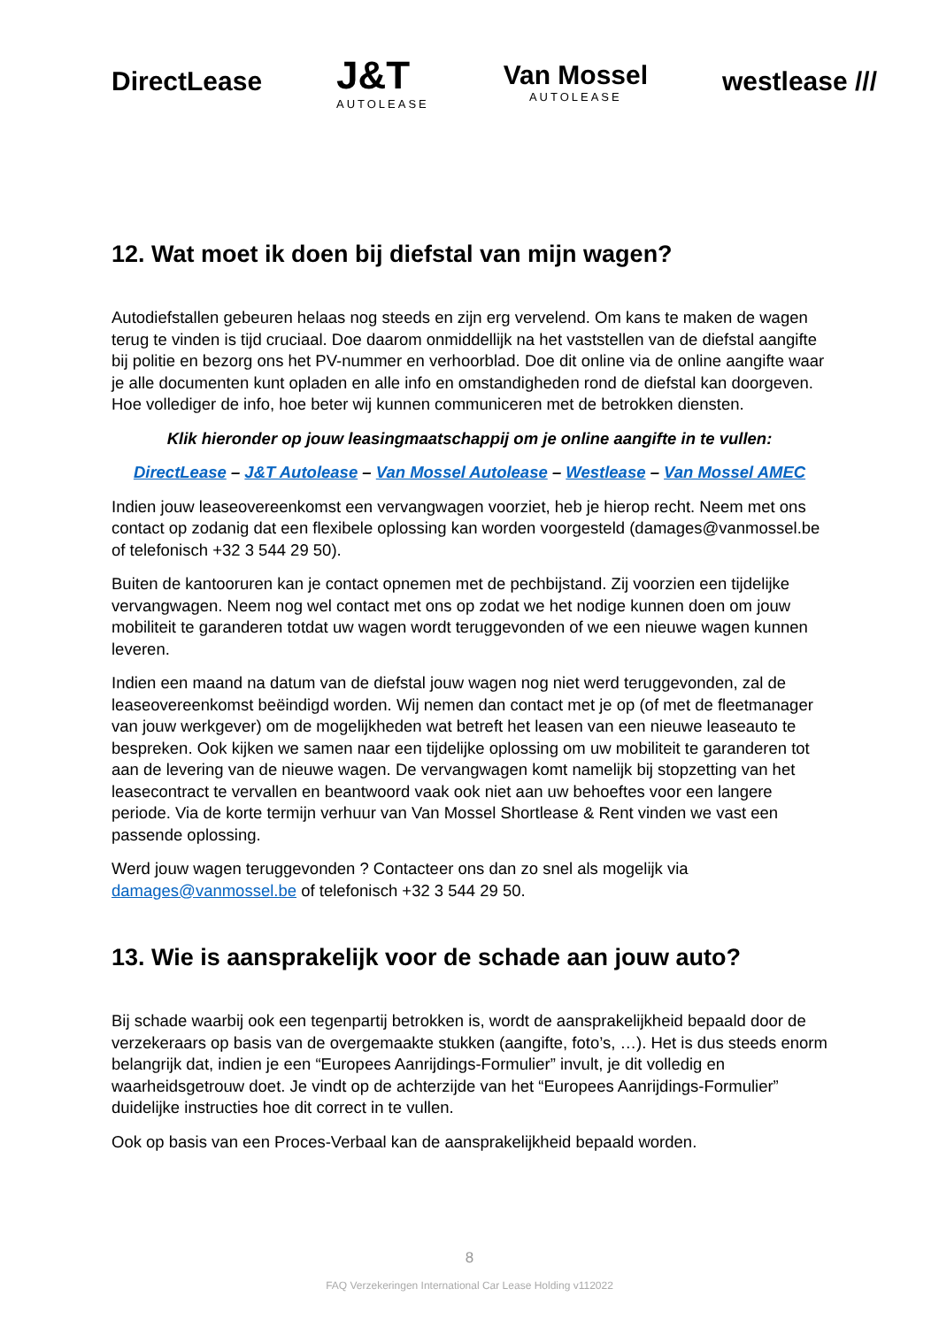DirectLease
J&T
AUTOLEASE
Van Mossel
AUTOLEASE
westlease ///
12. Wat moet ik doen bij diefstal van mijn wagen?
Autodiefstallen gebeuren helaas nog steeds en zijn erg vervelend. Om kans te maken de wagen terug te vinden is tijd cruciaal. Doe daarom onmiddellijk na het vaststellen van de diefstal aangifte bij politie en bezorg ons het PV-nummer en verhoorblad. Doe dit online via de online aangifte waar je alle documenten kunt opladen en alle info en omstandigheden rond de diefstal kan doorgeven. Hoe vollediger de info, hoe beter wij kunnen communiceren met de betrokken diensten.
Klik hieronder op jouw leasingmaatschappij om je online aangifte in te vullen:
DirectLease – J&T Autolease – Van Mossel Autolease – Westlease – Van Mossel AMEC
Indien jouw leaseovereenkomst een vervangwagen voorziet, heb je hierop recht. Neem met ons contact op zodanig dat een flexibele oplossing kan worden voorgesteld (damages@vanmossel.be of telefonisch +32 3 544 29 50).
Buiten de kantooruren kan je contact opnemen met de pechbijstand. Zij voorzien een tijdelijke vervangwagen. Neem nog wel contact met ons op zodat we het nodige kunnen doen om jouw mobiliteit te garanderen totdat uw wagen wordt teruggevonden of we een nieuwe wagen kunnen leveren.
Indien een maand na datum van de diefstal jouw wagen nog niet werd teruggevonden, zal de leaseovereenkomst beëindigd worden. Wij nemen dan contact met je op (of met de fleetmanager van jouw werkgever) om de mogelijkheden wat betreft het leasen van een nieuwe leaseauto te bespreken. Ook kijken we samen naar een tijdelijke oplossing om uw mobiliteit te garanderen tot aan de levering van de nieuwe wagen. De vervangwagen komt namelijk bij stopzetting van het leasecontract te vervallen en beantwoord vaak ook niet aan uw behoeftes voor een langere periode. Via de korte termijn verhuur van Van Mossel Shortlease & Rent vinden we vast een passende oplossing.
Werd jouw wagen teruggevonden ? Contacteer ons dan zo snel als mogelijk via damages@vanmossel.be of telefonisch +32 3 544 29 50.
13. Wie is aansprakelijk voor de schade aan jouw auto?
Bij schade waarbij ook een tegenpartij betrokken is, wordt de aansprakelijkheid bepaald door de verzekeraars op basis van de overgemaakte stukken (aangifte, foto’s, …). Het is dus steeds enorm belangrijk dat, indien je een “Europees Aanrijdings-Formulier” invult, je dit volledig en waarheidsgetrouw doet. Je vindt op de achterzijde van het “Europees Aanrijdings-Formulier” duidelijke instructies hoe dit correct in te vullen.
Ook op basis van een Proces-Verbaal kan de aansprakelijkheid bepaald worden.
8
FAQ Verzekeringen International Car Lease Holding v112022